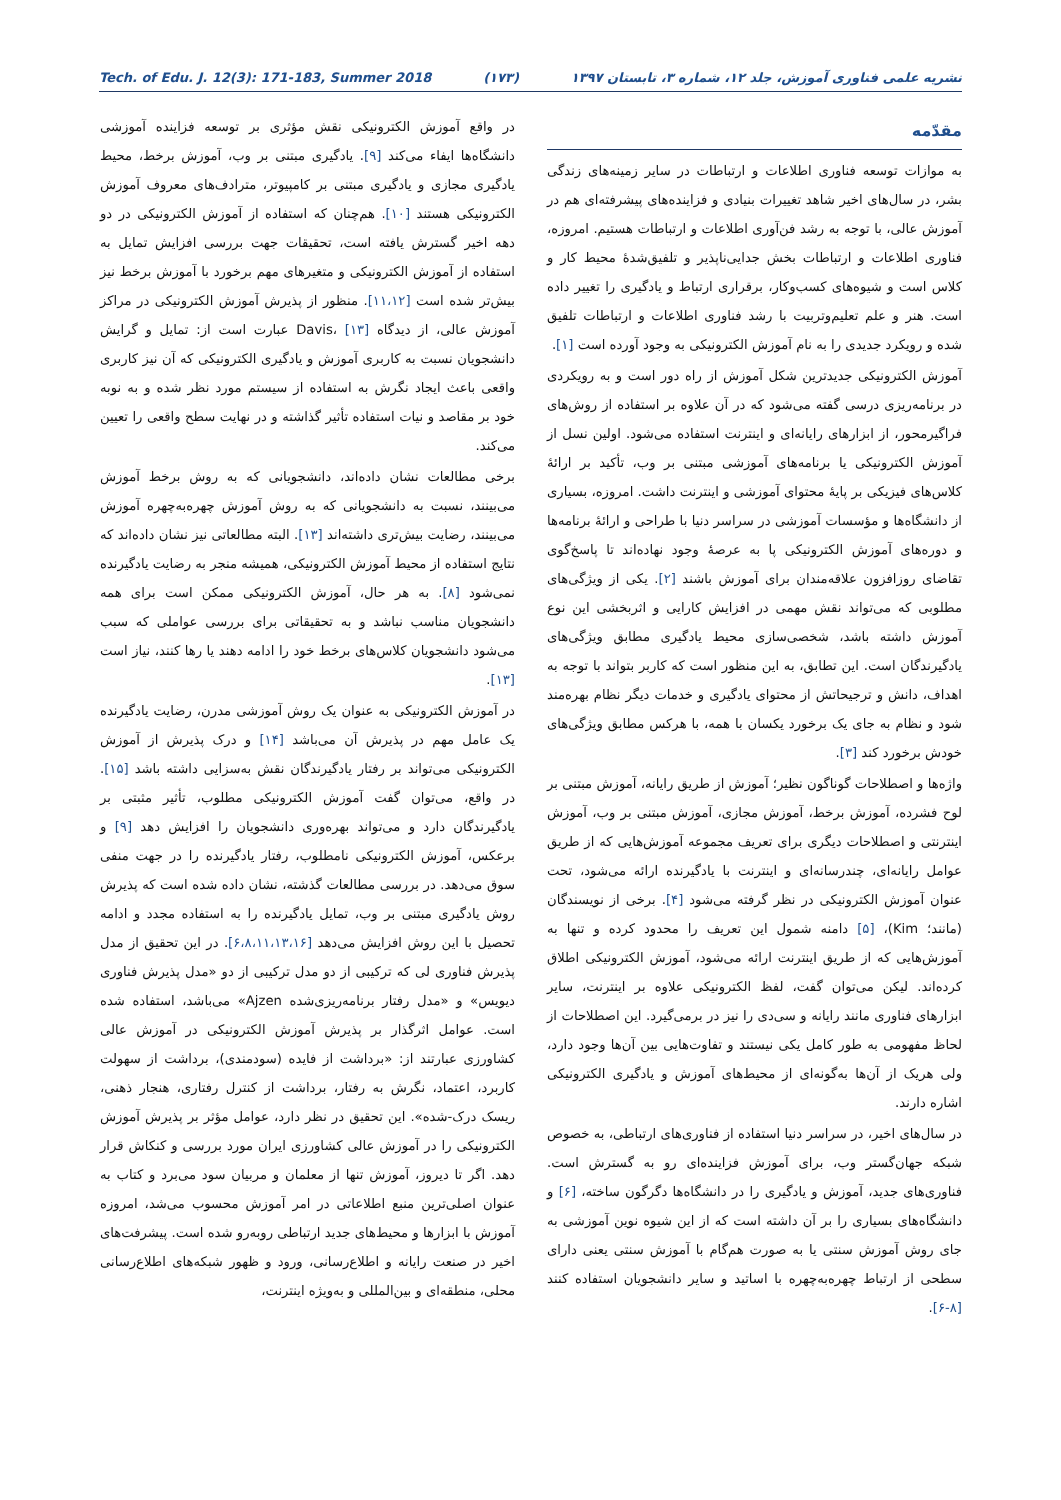نشریه علمی فناوری آموزش، جلد ۱۲، شماره ۳، تابستان ۱۳۹۷ (۱۷۳) Tech. of Edu. J. 12(3): 171-183, Summer 2018
مقدّمه
به موازات توسعه فناوری اطلاعات و ارتباطات در سایر زمینه‌های زندگی بشر، در سال‌های اخیر شاهد تغییرات بنیادی و فزاینده‌های پیشرفته‌ای هم در آموزش عالی، با توجه به رشد فن‌آوری اطلاعات و ارتباطات هستیم. امروزه، فناوری اطلاعات و ارتباطات بخش جدایی‌ناپذیر و تلفیق‌شدهٔ محیط کار و کلاس است و شیوه‌های کسب‌وکار، برقراری ارتباط و یادگیری را تغییر داده است. هنر و علم تعلیم‌وتربیت با رشد فناوری اطلاعات و ارتباطات تلفیق شده و رویکرد جدیدی را به نام آموزش الکترونیکی به وجود آورده است [۱].
آموزش الکترونیکی جدیدترین شکل آموزش از راه دور است و به رویکردی در برنامه‌ریزی درسی گفته می‌شود که در آن علاوه بر استفاده از روش‌های فراگیرمحور، از ابزارهای رایانه‌ای و اینترنت استفاده می‌شود. اولین نسل از آموزش الکترونیکی یا برنامه‌های آموزشی مبتنی بر وب، تأکید بر ارائهٔ کلاس‌های فیزیکی بر پایهٔ محتوای آموزشی و اینترنت داشت. امروزه، بسیاری از دانشگاه‌ها و مؤسسات آموزشی در سراسر دنیا با طراحی و ارائهٔ برنامه‌ها و دوره‌های آموزش الکترونیکی پا به عرصهٔ وجود نهاده‌اند تا پاسخ‌گوی تقاضای روزافزون علاقه‌مندان برای آموزش باشند [۲]. یکی از ویژگی‌های مطلوبی که می‌تواند نقش مهمی در افزایش کارایی و اثربخشی این نوع آموزش داشته باشد، شخصی‌سازی محیط یادگیری مطابق ویژگی‌های یادگیرندگان است. این تطابق، به این منظور است که کاربر بتواند با توجه به اهداف، دانش و ترجیحاتش از محتوای یادگیری و خدمات دیگر نظام بهره‌مند شود و نظام به جای یک برخورد یکسان با همه، با هرکس مطابق ویژگی‌های خودش برخورد کند [۳].
واژه‌ها و اصطلاحات گوناگون نظیر؛ آموزش از طریق رایانه، آموزش مبتنی بر لوح فشرده، آموزش برخط، آموزش مجازی، آموزش مبتنی بر وب، آموزش اینترنتی و اصطلاحات دیگری برای تعریف مجموعه آموزش‌هایی که از طریق عوامل رایانه‌ای، چندرسانه‌ای و اینترنت با یادگیرنده ارائه می‌شود، تحت عنوان آموزش الکترونیکی در نظر گرفته می‌شود [۴]. برخی از نویسندگان (مانند؛ Kim)، [۵] دامنه شمول این تعریف را محدود کرده و تنها به آموزش‌هایی که از طریق اینترنت ارائه می‌شود، آموزش الکترونیکی اطلاق کرده‌اند. لیکن می‌توان گفت، لفظ الکترونیکی علاوه بر اینترنت، سایر ابزارهای فناوری مانند رایانه و سی‌دی را نیز در برمی‌گیرد. این اصطلاحات از لحاظ مفهومی به طور کامل یکی نیستند و تفاوت‌هایی بین آن‌ها وجود دارد، ولی هریک از آن‌ها به‌گونه‌ای از محیط‌های آموزش و یادگیری الکترونیکی اشاره دارند.
در سال‌های اخیر، در سراسر دنیا استفاده از فناوری‌های ارتباطی، به خصوص شبکه جهان‌گستر وب، برای آموزش فزاینده‌ای رو به گسترش است. فناوری‌های جدید، آموزش و یادگیری را در دانشگاه‌ها دگرگون ساخته، [۶] و دانشگاه‌های بسیاری را بر آن داشته است که از این شیوه نوین آموزشی به جای روش آموزش سنتی یا به صورت هم‌گام با آموزش سنتی یعنی دارای سطحی از ارتباط چهره‌به‌چهره با اساتید و سایر دانشجویان استفاده کنند [۸-۶].
در واقع آموزش الکترونیکی نقش مؤثری بر توسعه فزاینده آموزشی دانشگاه‌ها ایفاء می‌کند [۹]. یادگیری مبتنی بر وب، آموزش برخط، محیط یادگیری مجازی و یادگیری مبتنی بر کامپیوتر، مترادف‌های معروف آموزش الکترونیکی هستند [۱۰]. هم‌چنان که استفاده از آموزش الکترونیکی در دو دهه اخیر گسترش یافته است، تحقیقات جهت بررسی افزایش تمایل به استفاده از آموزش الکترونیکی و متغیرهای مهم برخورد با آموزش برخط نیز بیش‌تر شده است [۱۱،۱۲]. منظور از پذیرش آموزش الکترونیکی در مراکز آموزش عالی، از دیدگاه Davis، [۱۳] عبارت است از: تمایل و گرایش دانشجویان نسبت به کاربری آموزش و یادگیری الکترونیکی که آن نیز کاربری واقعی باعث ایجاد نگرش به استفاده از سیستم مورد نظر شده و به نوبه خود بر مقاصد و نیات استفاده تأثیر گذاشته و در نهایت سطح واقعی را تعیین می‌کند.
برخی مطالعات نشان داده‌اند، دانشجویانی که به روش برخط آموزش می‌بینند، نسبت به دانشجویانی که به روش آموزش چهره‌به‌چهره آموزش می‌بینند، رضایت بیش‌تری داشته‌اند [۱۳]. البته مطالعاتی نیز نشان داده‌اند که نتایج استفاده از محیط آموزش الکترونیکی، همیشه منجر به رضایت یادگیرنده نمی‌شود [۸]. به هر حال، آموزش الکترونیکی ممکن است برای همه دانشجویان مناسب نباشد و به تحقیقاتی برای بررسی عواملی که سبب می‌شود دانشجویان کلاس‌های برخط خود را ادامه دهند یا رها کنند، نیاز است [۱۳].
در آموزش الکترونیکی به عنوان یک روش آموزشی مدرن، رضایت یادگیرنده یک عامل مهم در پذیرش آن می‌باشد [۱۴] و درک پذیرش از آموزش الکترونیکی می‌تواند بر رفتار یادگیرندگان نقش به‌سزایی داشته باشد [۱۵]. در واقع، می‌توان گفت آموزش الکترونیکی مطلوب، تأثیر مثبتی بر یادگیرندگان دارد و می‌تواند بهره‌وری دانشجویان را افزایش دهد [۹] و برعکس، آموزش الکترونیکی نامطلوب، رفتار یادگیرنده را در جهت منفی سوق می‌دهد. در بررسی مطالعات گذشته، نشان داده شده است که پذیرش روش یادگیری مبتنی بر وب، تمایل یادگیرنده را به استفاده مجدد و ادامه تحصیل با این روش افزایش می‌دهد [۶،۸،۱۱،۱۳،۱۶]. در این تحقیق از مدل پذیرش فناوری لی که ترکیبی از دو مدل ترکیبی از دو «مدل پذیرش فناوری دیویس» و «مدل رفتار برنامه‌ریزی‌شده Ajzen» می‌باشد، استفاده شده است. عوامل اثرگذار بر پذیرش آموزش الکترونیکی در آموزش عالی کشاورزی عبارتند از: «برداشت از فایده (سودمندی)، برداشت از سهولت کاربرد، اعتماد، نگرش به رفتار، برداشت از کنترل رفتاری، هنجار ذهنی، ریسک درک-شده». این تحقیق در نظر دارد، عوامل مؤثر بر پذیرش آموزش الکترونیکی را در آموزش عالی کشاورزی ایران مورد بررسی و کنکاش قرار دهد. اگر تا دیروز، آموزش تنها از معلمان و مربیان سود می‌برد و کتاب به عنوان اصلی‌ترین منبع اطلاعاتی در امر آموزش محسوب می‌شد، امروزه آموزش با ابزارها و محیط‌های جدید ارتباطی روبه‌رو شده است. پیشرفت‌های اخیر در صنعت رایانه و اطلاع‌رسانی، ورود و ظهور شبکه‌های اطلاع‌رسانی محلی، منطقه‌ای و بین‌المللی و به‌ویژه اینترنت،